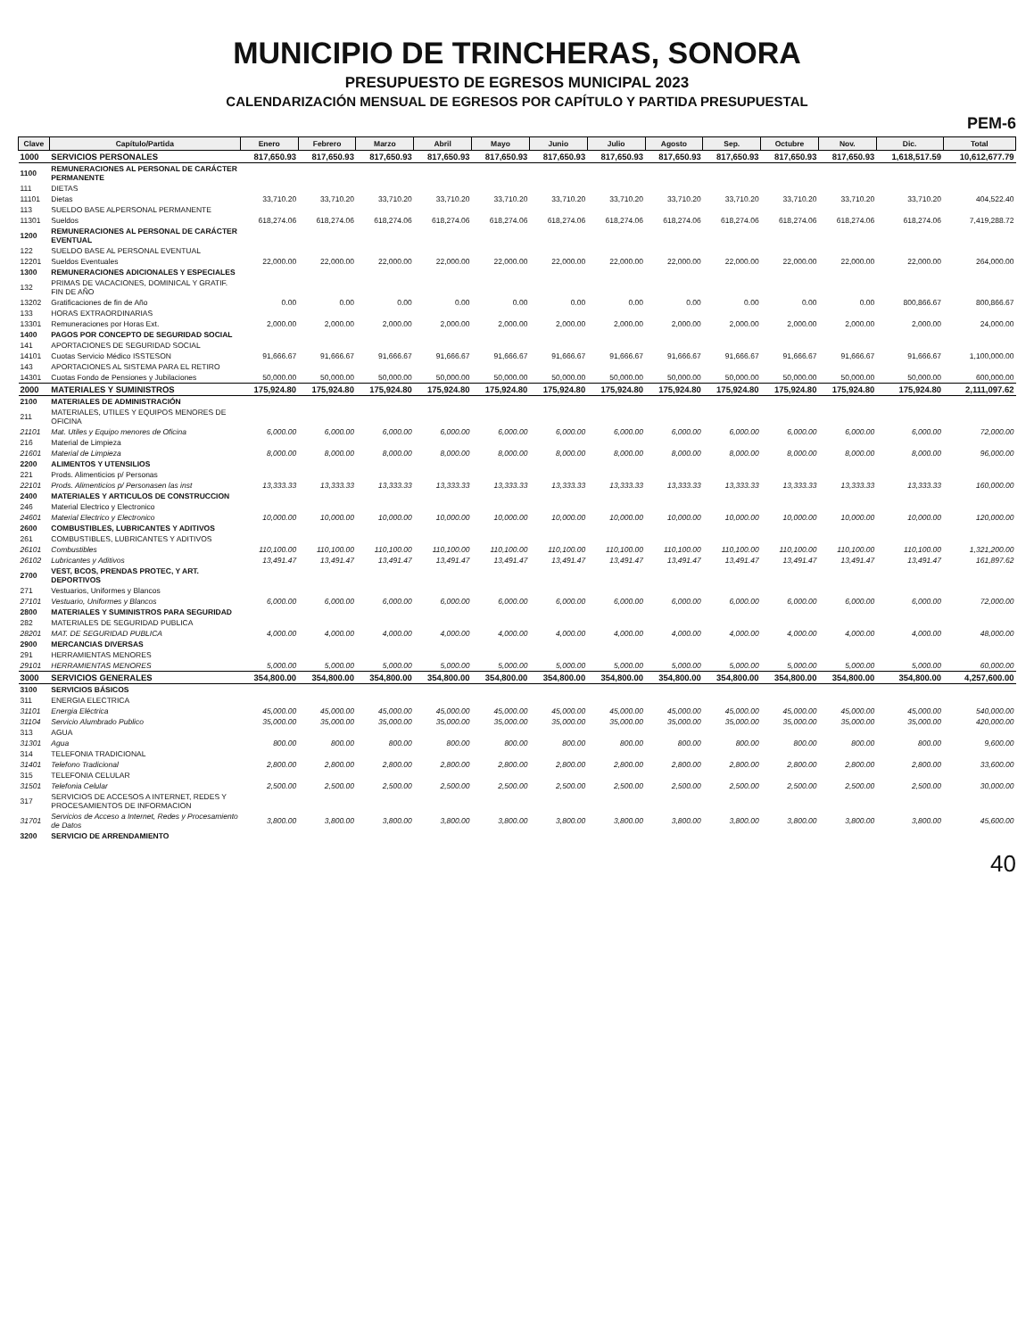MUNICIPIO DE TRINCHERAS, SONORA
PRESUPUESTO DE EGRESOS MUNICIPAL 2023
CALENDARIZACIÓN MENSUAL DE EGRESOS POR CAPÍTULO Y PARTIDA PRESUPUESTAL
PEM-6
| Clave | Capítulo/Partida | Enero | Febrero | Marzo | Abril | Mayo | Junio | Julio | Agosto | Sep. | Octubre | Nov. | Dic. | Total |
| --- | --- | --- | --- | --- | --- | --- | --- | --- | --- | --- | --- | --- | --- | --- |
| 1000 | SERVICIOS PERSONALES | 817,650.93 | 817,650.93 | 817,650.93 | 817,650.93 | 817,650.93 | 817,650.93 | 817,650.93 | 817,650.93 | 817,650.93 | 817,650.93 | 817,650.93 | 1,618,517.59 | 10,612,677.79 |
| 1100 | REMUNERACIONES AL PERSONAL DE CARÁCTER PERMANENTE | | | | | | | | | | | | | |
| 111 | DIETAS | | | | | | | | | | | | | |
| 11101 | Dietas | 33,710.20 | 33,710.20 | 33,710.20 | 33,710.20 | 33,710.20 | 33,710.20 | 33,710.20 | 33,710.20 | 33,710.20 | 33,710.20 | 33,710.20 | 33,710.20 | 404,522.40 |
| 113 | SUELDO BASE ALPERSONAL PERMANENTE | | | | | | | | | | | | | |
| 11301 | Sueldos | 618,274.06 | 618,274.06 | 618,274.06 | 618,274.06 | 618,274.06 | 618,274.06 | 618,274.06 | 618,274.06 | 618,274.06 | 618,274.06 | 618,274.06 | 618,274.06 | 7,419,288.72 |
| 1200 | REMUNERACIONES AL PERSONAL DE CARÁCTER EVENTUAL | | | | | | | | | | | | | |
| 122 | SUELDO BASE AL PERSONAL EVENTUAL | | | | | | | | | | | | | |
| 12201 | Sueldos Eventuales | 22,000.00 | 22,000.00 | 22,000.00 | 22,000.00 | 22,000.00 | 22,000.00 | 22,000.00 | 22,000.00 | 22,000.00 | 22,000.00 | 22,000.00 | 22,000.00 | 264,000.00 |
| 1300 | REMUNERACIONES ADICIONALES Y ESPECIALES | | | | | | | | | | | | | |
| 132 | PRIMAS DE VACACIONES, DOMINICAL Y GRATIF. FIN DE AÑO | | | | | | | | | | | | | |
| 13202 | Gratificaciones de fin de Año | 0.00 | 0.00 | 0.00 | 0.00 | 0.00 | 0.00 | 0.00 | 0.00 | 0.00 | 0.00 | 0.00 | 800,866.67 | 800,866.67 |
| 133 | HORAS EXTRAORDINARIAS | | | | | | | | | | | | | |
| 13301 | Remuneraciones por Horas Ext. | 2,000.00 | 2,000.00 | 2,000.00 | 2,000.00 | 2,000.00 | 2,000.00 | 2,000.00 | 2,000.00 | 2,000.00 | 2,000.00 | 2,000.00 | 2,000.00 | 24,000.00 |
| 1400 | PAGOS POR CONCEPTO DE SEGURIDAD SOCIAL | | | | | | | | | | | | | |
| 141 | APORTACIONES DE SEGURIDAD SOCIAL | | | | | | | | | | | | | |
| 14101 | Cuotas Servicio Médico ISSTESON | 91,666.67 | 91,666.67 | 91,666.67 | 91,666.67 | 91,666.67 | 91,666.67 | 91,666.67 | 91,666.67 | 91,666.67 | 91,666.67 | 91,666.67 | 91,666.67 | 1,100,000.00 |
| 143 | APORTACIONES AL SISTEMA PARA EL RETIRO | | | | | | | | | | | | | |
| 14301 | Cuotas Fondo de Pensiones y Jubilaciones | 50,000.00 | 50,000.00 | 50,000.00 | 50,000.00 | 50,000.00 | 50,000.00 | 50,000.00 | 50,000.00 | 50,000.00 | 50,000.00 | 50,000.00 | 50,000.00 | 600,000.00 |
| 2000 | MATERIALES Y SUMINISTROS | 175,924.80 | 175,924.80 | 175,924.80 | 175,924.80 | 175,924.80 | 175,924.80 | 175,924.80 | 175,924.80 | 175,924.80 | 175,924.80 | 175,924.80 | 175,924.80 | 2,111,097.62 |
| 2100 | MATERIALES DE ADMINISTRACIÓN | | | | | | | | | | | | | |
| 211 | MATERIALES, UTILES Y EQUIPOS MENORES DE OFICINA | | | | | | | | | | | | | |
| 21101 | Mat. Utiles y Equipo menores de Oficina | 6,000.00 | 6,000.00 | 6,000.00 | 6,000.00 | 6,000.00 | 6,000.00 | 6,000.00 | 6,000.00 | 6,000.00 | 6,000.00 | 6,000.00 | 6,000.00 | 72,000.00 |
| 216 | Material de Limpieza | | | | | | | | | | | | | |
| 21601 | Material de Limpieza | 8,000.00 | 8,000.00 | 8,000.00 | 8,000.00 | 8,000.00 | 8,000.00 | 8,000.00 | 8,000.00 | 8,000.00 | 8,000.00 | 8,000.00 | 8,000.00 | 96,000.00 |
| 2200 | ALIMENTOS Y UTENSILIOS | | | | | | | | | | | | | |
| 221 | Prods. Alimenticios p/ Personas | | | | | | | | | | | | | |
| 22101 | Prods. Alimenticios p/ Personasen las inst | 13,333.33 | 13,333.33 | 13,333.33 | 13,333.33 | 13,333.33 | 13,333.33 | 13,333.33 | 13,333.33 | 13,333.33 | 13,333.33 | 13,333.33 | 13,333.33 | 160,000.00 |
| 2400 | MATERIALES Y ARTICULOS DE CONSTRUCCION | | | | | | | | | | | | | |
| 246 | Material Electrico y Electronico | | | | | | | | | | | | | |
| 24601 | Material Electrico y Electronico | 10,000.00 | 10,000.00 | 10,000.00 | 10,000.00 | 10,000.00 | 10,000.00 | 10,000.00 | 10,000.00 | 10,000.00 | 10,000.00 | 10,000.00 | 10,000.00 | 120,000.00 |
| 2600 | COMBUSTIBLES, LUBRICANTES Y ADITIVOS | | | | | | | | | | | | | |
| 261 | COMBUSTIBLES, LUBRICANTES Y ADITIVOS | | | | | | | | | | | | | |
| 26101 | Combustibles | 110,100.00 | 110,100.00 | 110,100.00 | 110,100.00 | 110,100.00 | 110,100.00 | 110,100.00 | 110,100.00 | 110,100.00 | 110,100.00 | 110,100.00 | 110,100.00 | 1,321,200.00 |
| 26102 | Lubricantes y Aditivos | 13,491.47 | 13,491.47 | 13,491.47 | 13,491.47 | 13,491.47 | 13,491.47 | 13,491.47 | 13,491.47 | 13,491.47 | 13,491.47 | 13,491.47 | 13,491.47 | 161,897.62 |
| 2700 | VEST, BCOS, PRENDAS PROTEC, Y ART. DEPORTIVOS | | | | | | | | | | | | | |
| 271 | Vestuarios, Uniformes y Blancos | | | | | | | | | | | | | |
| 27101 | Vestuario, Uniformes y Blancos | 6,000.00 | 6,000.00 | 6,000.00 | 6,000.00 | 6,000.00 | 6,000.00 | 6,000.00 | 6,000.00 | 6,000.00 | 6,000.00 | 6,000.00 | 6,000.00 | 72,000.00 |
| 2800 | MATERIALES Y SUMINISTROS PARA SEGURIDAD | | | | | | | | | | | | | |
| 282 | MATERIALES DE SEGURIDAD PUBLICA | | | | | | | | | | | | | |
| 28201 | MAT. DE SEGURIDAD PUBLICA | 4,000.00 | 4,000.00 | 4,000.00 | 4,000.00 | 4,000.00 | 4,000.00 | 4,000.00 | 4,000.00 | 4,000.00 | 4,000.00 | 4,000.00 | 4,000.00 | 48,000.00 |
| 2900 | MERCANCIAS DIVERSAS | | | | | | | | | | | | | |
| 291 | HERRAMIENTAS MENORES | | | | | | | | | | | | | |
| 29101 | HERRAMIENTAS MENORES | 5,000.00 | 5,000.00 | 5,000.00 | 5,000.00 | 5,000.00 | 5,000.00 | 5,000.00 | 5,000.00 | 5,000.00 | 5,000.00 | 5,000.00 | 5,000.00 | 60,000.00 |
| 3000 | SERVICIOS GENERALES | 354,800.00 | 354,800.00 | 354,800.00 | 354,800.00 | 354,800.00 | 354,800.00 | 354,800.00 | 354,800.00 | 354,800.00 | 354,800.00 | 354,800.00 | 354,800.00 | 4,257,600.00 |
| 3100 | SERVICIOS BÁSICOS | | | | | | | | | | | | | |
| 311 | ENERGIA ELECTRICA | | | | | | | | | | | | | |
| 31101 | Energia Eléctrica | 45,000.00 | 45,000.00 | 45,000.00 | 45,000.00 | 45,000.00 | 45,000.00 | 45,000.00 | 45,000.00 | 45,000.00 | 45,000.00 | 45,000.00 | 45,000.00 | 540,000.00 |
| 31104 | Servicio Alumbrado Publico | 35,000.00 | 35,000.00 | 35,000.00 | 35,000.00 | 35,000.00 | 35,000.00 | 35,000.00 | 35,000.00 | 35,000.00 | 35,000.00 | 35,000.00 | 35,000.00 | 420,000.00 |
| 313 | AGUA | | | | | | | | | | | | | |
| 31301 | Agua | 800.00 | 800.00 | 800.00 | 800.00 | 800.00 | 800.00 | 800.00 | 800.00 | 800.00 | 800.00 | 800.00 | 800.00 | 9,600.00 |
| 314 | TELEFONIA TRADICIONAL | | | | | | | | | | | | | |
| 31401 | Telefono Tradicional | 2,800.00 | 2,800.00 | 2,800.00 | 2,800.00 | 2,800.00 | 2,800.00 | 2,800.00 | 2,800.00 | 2,800.00 | 2,800.00 | 2,800.00 | 2,800.00 | 33,600.00 |
| 315 | TELEFONIA CELULAR | | | | | | | | | | | | | |
| 31501 | Telefonia Celular | 2,500.00 | 2,500.00 | 2,500.00 | 2,500.00 | 2,500.00 | 2,500.00 | 2,500.00 | 2,500.00 | 2,500.00 | 2,500.00 | 2,500.00 | 2,500.00 | 30,000.00 |
| 317 | SERVICIOS DE ACCESOS A INTERNET, REDES Y PROCESAMIENTOS DE INFORMACION | | | | | | | | | | | | | |
| 31701 | Servicios de Acceso a Internet, Redes y Procesamiento de Datos | 3,800.00 | 3,800.00 | 3,800.00 | 3,800.00 | 3,800.00 | 3,800.00 | 3,800.00 | 3,800.00 | 3,800.00 | 3,800.00 | 3,800.00 | 3,800.00 | 45,600.00 |
| 3200 | SERVICIO DE ARRENDAMIENTO | | | | | | | | | | | | | |
40